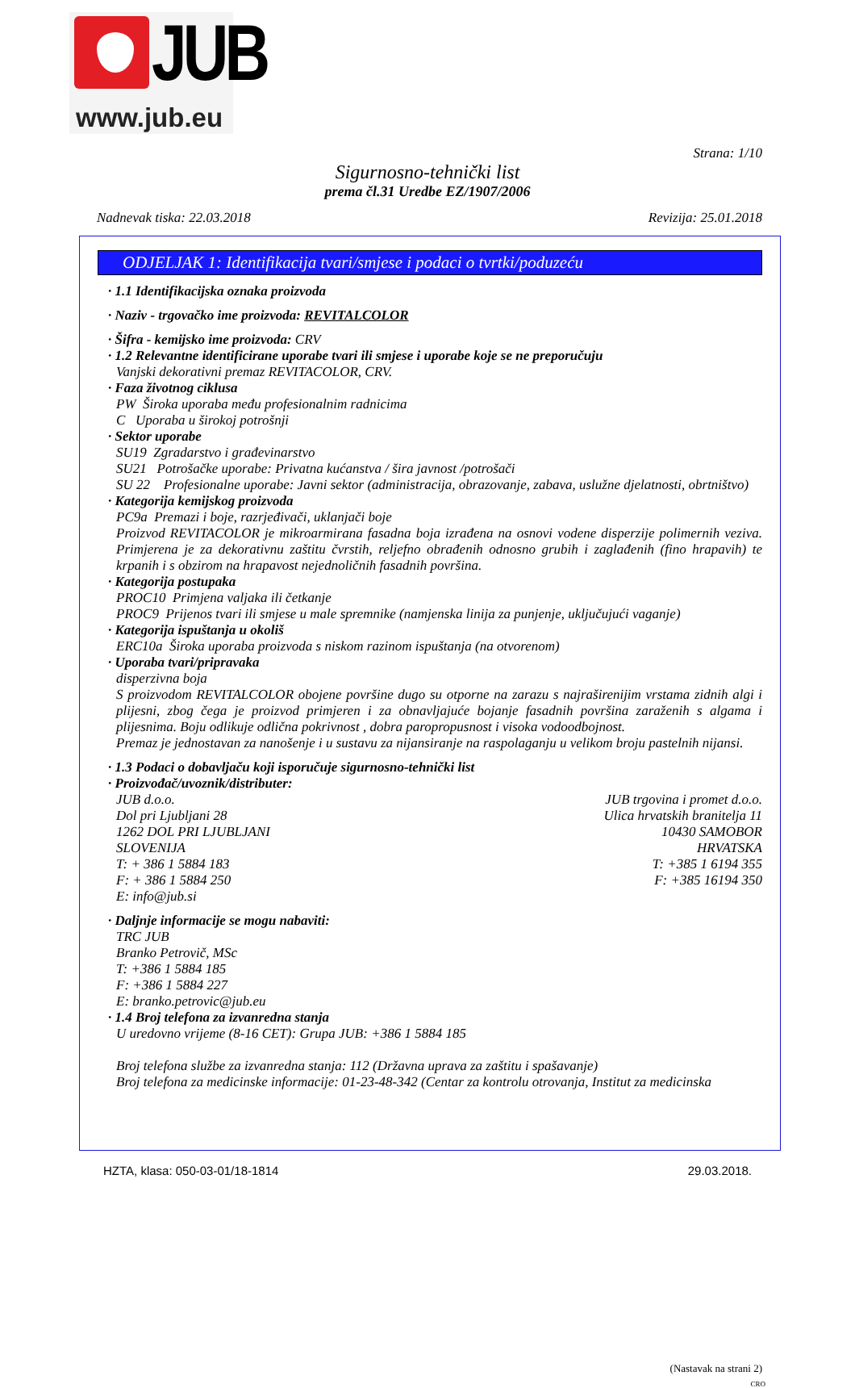JUB
www.jub.eu
Strana: 1/10
Sigurnosno-tehnički list
prema čl.31 Uredbe EZ/1907/2006
Nadnevak tiska: 22.03.2018 Revizija: 25.01.2018
ODJELJAK 1: Identifikacija tvari/smjese i podaci o tvrtki/poduzeću
· 1.1 Identifikacijska oznaka proizvoda
· Naziv - trgovačko ime proizvoda: REVITALCOLOR
· Šifra - kemijsko ime proizvoda: CRV
· 1.2 Relevantne identificirane uporabe tvari ili smjese i uporabe koje se ne preporučuju
Vanjski dekorativni premaz REVITACOLOR, CRV.
· Faza životnog ciklusa
PW Široka uporaba među profesionalnim radnicima
C Uporaba u širokoj potrošnji
· Sektor uporabe
SU19 Zgradarstvo i građevinarstvo
SU21 Potrošačke uporabe: Privatna kućanstva / šira javnost /potrošači
SU 22 Profesionalne uporabe: Javni sektor (administracija, obrazovanje, zabava, uslužne djelatnosti, obrtništvo)
· Kategorija kemijskog proizvoda
PC9a Premazi i boje, razrjeđivači, uklanjači boje
Proizvod REVITACOLOR je mikroarmirana fasadna boja izrađena na osnovi vodene disperzije polimernih veziva. Primjerena je za dekorativnu zaštitu čvrstih, reljefno obrađenih odnosno grubih i zaglađenih (fino hrapavih) te krpanih i s obzirom na hrapavost nejednoličnih fasadnih površina.
· Kategorija postupaka
PROC10 Primjena valjaka ili četkanje
PROC9 Prijenos tvari ili smjese u male spremnike (namjenska linija za punjenje, uključujući vaganje)
· Kategorija ispuštanja u okoliš
ERC10a Široka uporaba proizvoda s niskom razinom ispuštanja (na otvorenom)
· Uporaba tvari/pripravaka
disperzivna boja
S proizvodom REVITALCOLOR obojene površine dugo su otporne na zarazu s najraširenijim vrstama zidnih algi i plijesni, zbog čega je proizvod primjeren i za obnavljajuće bojanje fasadnih površina zaraženih s algama i plijesnima. Boju odlikuje odlična pokrivnost , dobra paropropusnost i visoka vodoodbojnost.
Premaz je jednostavan za nanošenje i u sustavu za nijansiranje na raspolaganju u velikom broju pastelnih nijansi.
· 1.3 Podaci o dobavljaču koji isporučuje sigurnosno-tehnički list
· Proizvođač/uvoznik/distributer:
JUB d.o.o.
Dol pri Ljubljani 28
1262 DOL PRI LJUBLJANI
SLOVENIJA
T: + 386 1 5884 183
F: + 386 1 5884 250
E: info@jub.si
JUB trgovina i promet d.o.o.
Ulica hrvatskih branitelja 11
10430 SAMOBOR
HRVATSKA
T: +385 1 6194 355
F: +385 16194 350
· Daljnje informacije se mogu nabaviti:
TRC JUB
Branko Petrovič, MSc
T: +386 1 5884 185
F: +386 1 5884 227
E: branko.petrovic@jub.eu
· 1.4 Broj telefona za izvanredna stanja
U uredovno vrijeme (8-16 CET): Grupa JUB: +386 1 5884 185
Broj telefona službe za izvanredna stanja: 112 (Državna uprava za zaštitu i spašavanje)
Broj telefona za medicinske informacije: 01-23-48-342 (Centar za kontrolu otrovanja, Institut za medicinska
(Nastavak na strani 2)
CRO
HZTA, klasa: 050-03-01/18-1814 29.03.2018.